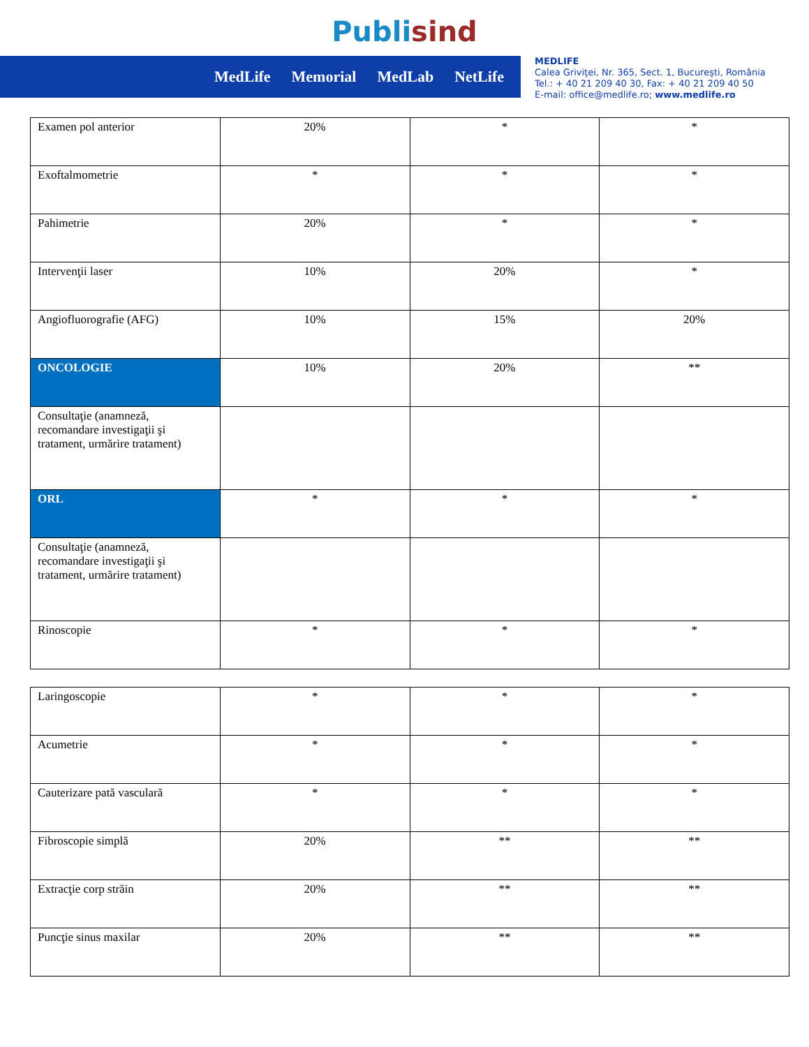Publisind
MedLife Memorial MedLab NetLife
MEDLIFE
Calea Griviţei, Nr. 365, Sect. 1, Bucureşti, România
Tel.: + 40 21 209 40 30, Fax: + 40 21 209 40 50
E-mail: office@medlife.ro; www.medlife.ro
| Examen pol anterior | 20% | * | * |
| Exoftalmometrie | * | * | * |
| Pahimetrie | 20% | * | * |
| Intervenţii laser | 10% | 20% | * |
| Angiofluorografie (AFG) | 10% | 15% | 20% |
| ONCOLOGIE | 10% | 20% | ** |
| Consultaţie (anamneză, recomandare investigaţii şi tratament, urmărire tratament) | | | |
| ORL | * | * | * |
| Consultaţie (anamneză, recomandare investigaţii şi tratament, urmărire tratament) | | | |
| Rinoscopie | * | * | * |
| Laringoscopie | * | * | * |
| Acumetrie | * | * | * |
| Cauterizare pată vasculară | * | * | * |
| Fibroscopie simplă | 20% | ** | ** |
| Extracţie corp străin | 20% | ** | ** |
| Puncţie sinus maxilar | 20% | ** | ** |